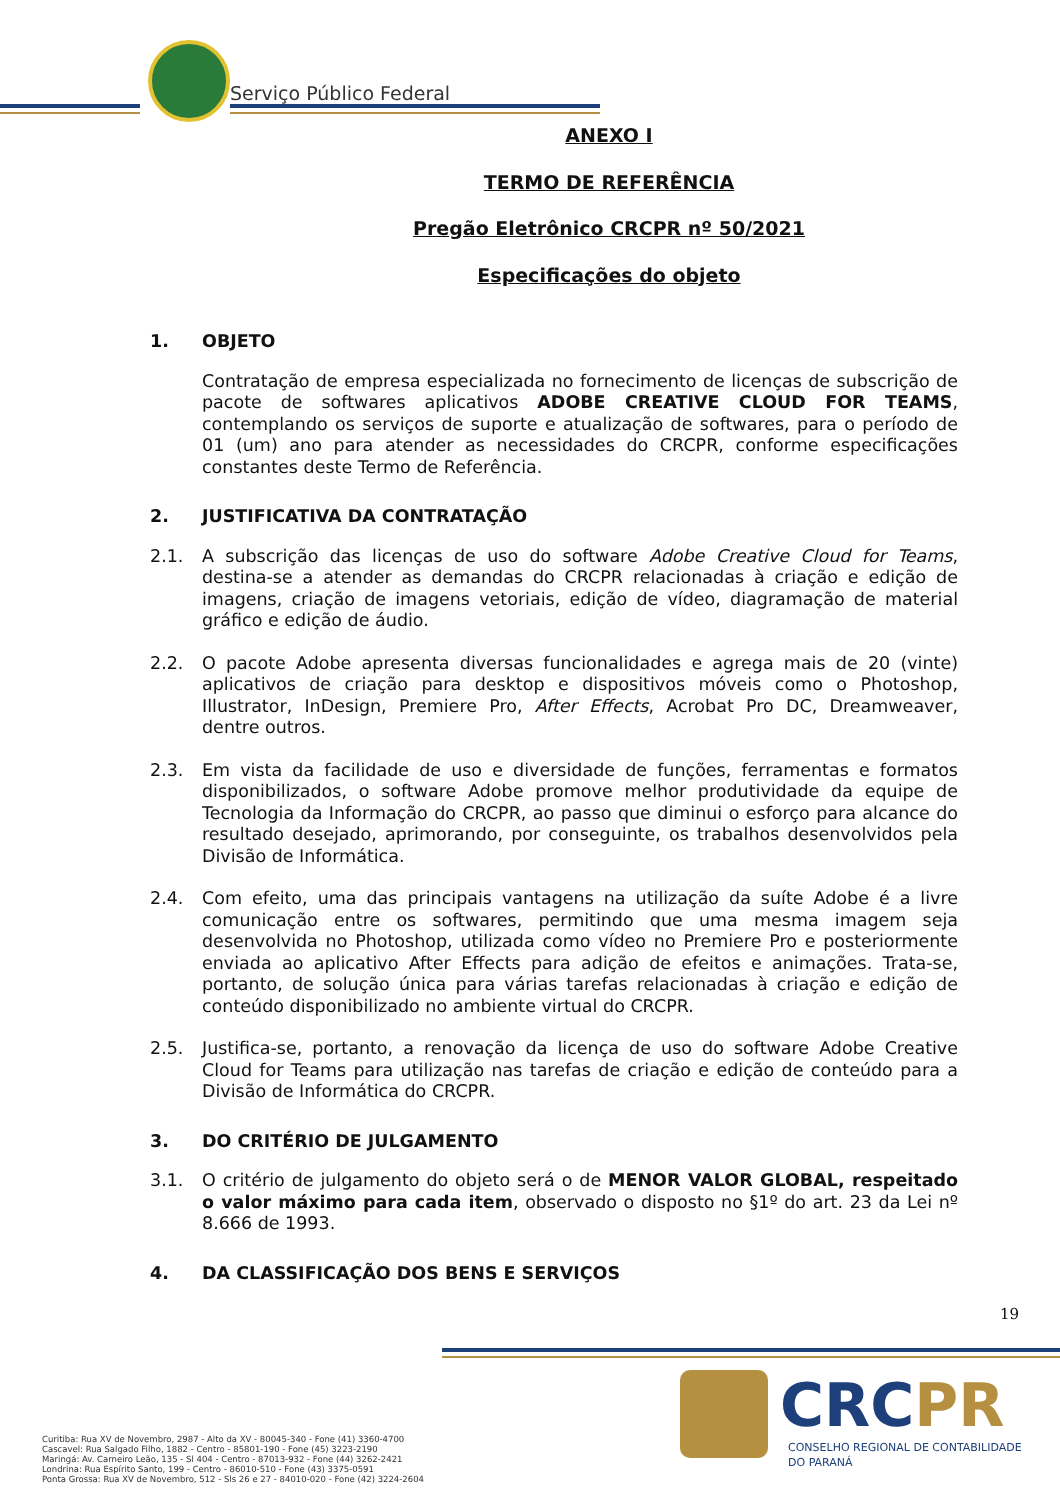Serviço Público Federal
ANEXO I
TERMO DE REFERÊNCIA
Pregão Eletrônico CRCPR nº 50/2021
Especificações do objeto
1. OBJETO
Contratação de empresa especializada no fornecimento de licenças de subscrição de pacote de softwares aplicativos ADOBE CREATIVE CLOUD FOR TEAMS, contemplando os serviços de suporte e atualização de softwares, para o período de 01 (um) ano para atender as necessidades do CRCPR, conforme especificações constantes deste Termo de Referência.
2. JUSTIFICATIVA DA CONTRATAÇÃO
2.1. A subscrição das licenças de uso do software Adobe Creative Cloud for Teams, destina-se a atender as demandas do CRCPR relacionadas à criação e edição de imagens, criação de imagens vetoriais, edição de vídeo, diagramação de material gráfico e edição de áudio.
2.2. O pacote Adobe apresenta diversas funcionalidades e agrega mais de 20 (vinte) aplicativos de criação para desktop e dispositivos móveis como o Photoshop, Illustrator, InDesign, Premiere Pro, After Effects, Acrobat Pro DC, Dreamweaver, dentre outros.
2.3. Em vista da facilidade de uso e diversidade de funções, ferramentas e formatos disponibilizados, o software Adobe promove melhor produtividade da equipe de Tecnologia da Informação do CRCPR, ao passo que diminui o esforço para alcance do resultado desejado, aprimorando, por conseguinte, os trabalhos desenvolvidos pela Divisão de Informática.
2.4. Com efeito, uma das principais vantagens na utilização da suíte Adobe é a livre comunicação entre os softwares, permitindo que uma mesma imagem seja desenvolvida no Photoshop, utilizada como vídeo no Premiere Pro e posteriormente enviada ao aplicativo After Effects para adição de efeitos e animações. Trata-se, portanto, de solução única para várias tarefas relacionadas à criação e edição de conteúdo disponibilizado no ambiente virtual do CRCPR.
2.5. Justifica-se, portanto, a renovação da licença de uso do software Adobe Creative Cloud for Teams para utilização nas tarefas de criação e edição de conteúdo para a Divisão de Informática do CRCPR.
3. DO CRITÉRIO DE JULGAMENTO
3.1. O critério de julgamento do objeto será o de MENOR VALOR GLOBAL, respeitado o valor máximo para cada item, observado o disposto no §1º do art. 23 da Lei nº 8.666 de 1993.
4. DA CLASSIFICAÇÃO DOS BENS E SERVIÇOS
19
Curitiba: Rua XV de Novembro, 2987 - Alto da XV - 80045-340 - Fone (41) 3360-4700
Cascavel: Rua Salgado Filho, 1882 - Centro - 85801-190 - Fone (45) 3223-2190
Maringá: Av. Carneiro Leão, 135 - Sl 404 - Centro - 87013-932 - Fone (44) 3262-2421
Londrina: Rua Espírito Santo, 199 - Centro - 86010-510 - Fone (43) 3375-0591
Ponta Grossa: Rua XV de Novembro, 512 - Sls 26 e 27 - 84010-020 - Fone (42) 3224-2604
CRCPR
CONSELHO REGIONAL DE CONTABILIDADE
DO PARANÁ